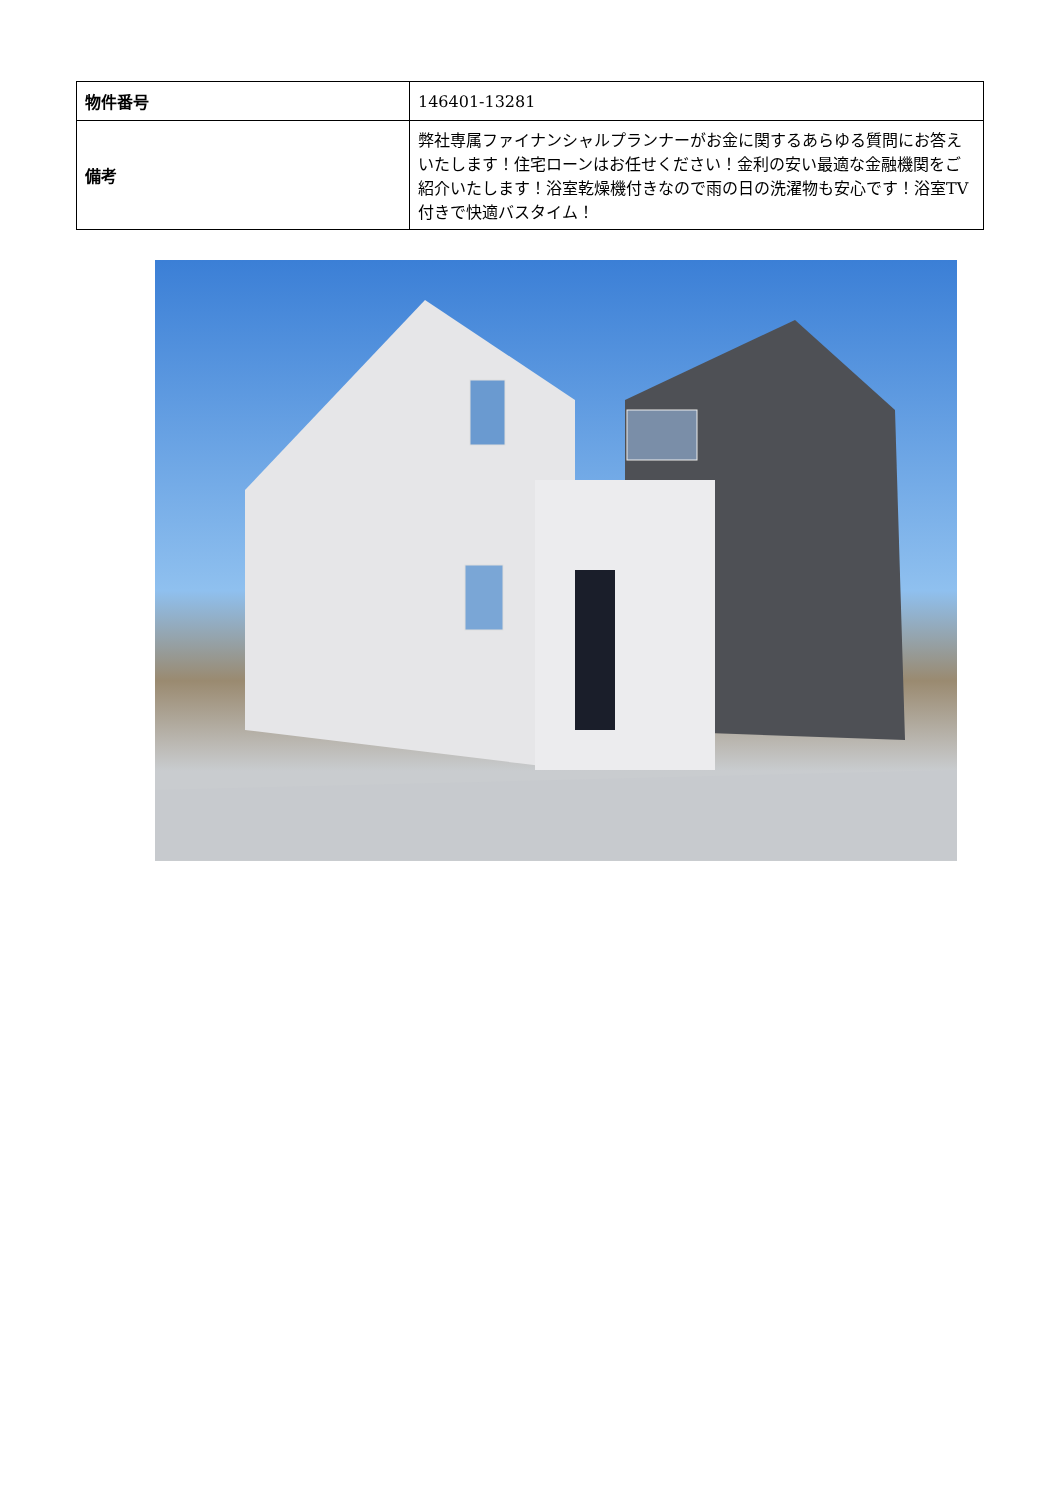| 物件番号 | 146401-13281 |
| 備考 | 弊社専属ファイナンシャルプランナーがお金に関するあらゆる質問にお答えいたします！住宅ローンはお任せください！金利の安い最適な金融機関をご紹介いたします！浴室乾燥機付きなので雨の日の洗濯物も安心です！浴室TV付きで快適バスタイム！ |